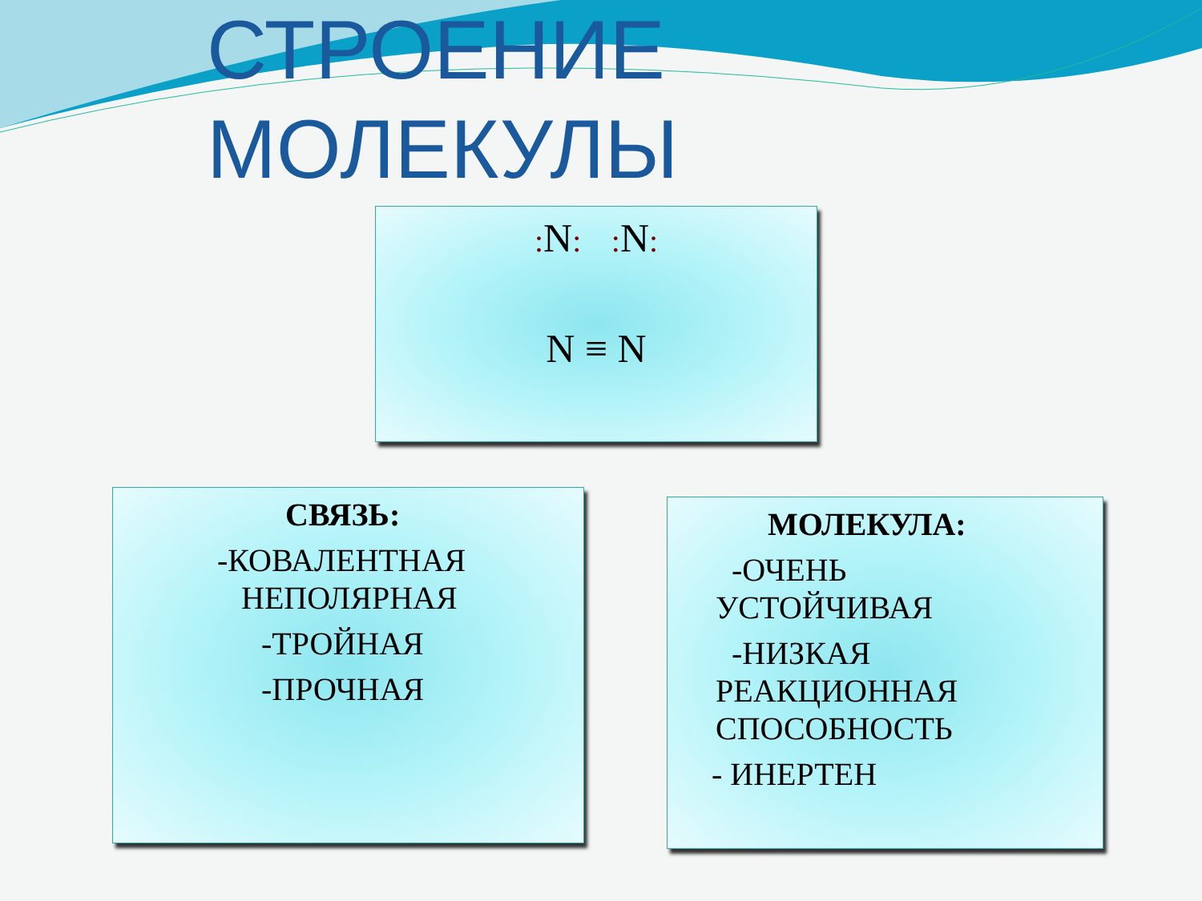СТРОЕНИЕ
МОЛЕКУЛЫ
: N: : N:
N ≡ N
СВЯЗЬ:
-КОВАЛЕНТНАЯ
НЕПОЛЯРНАЯ
-ТРОЙНАЯ
-ПРОЧНАЯ
МОЛЕКУЛА:
-ОЧЕНЬ
УСТОЙЧИВАЯ
-НИЗКАЯ
РЕАКЦИОННАЯ
СПОСОБНОСТЬ
- ИНЕРТЕН